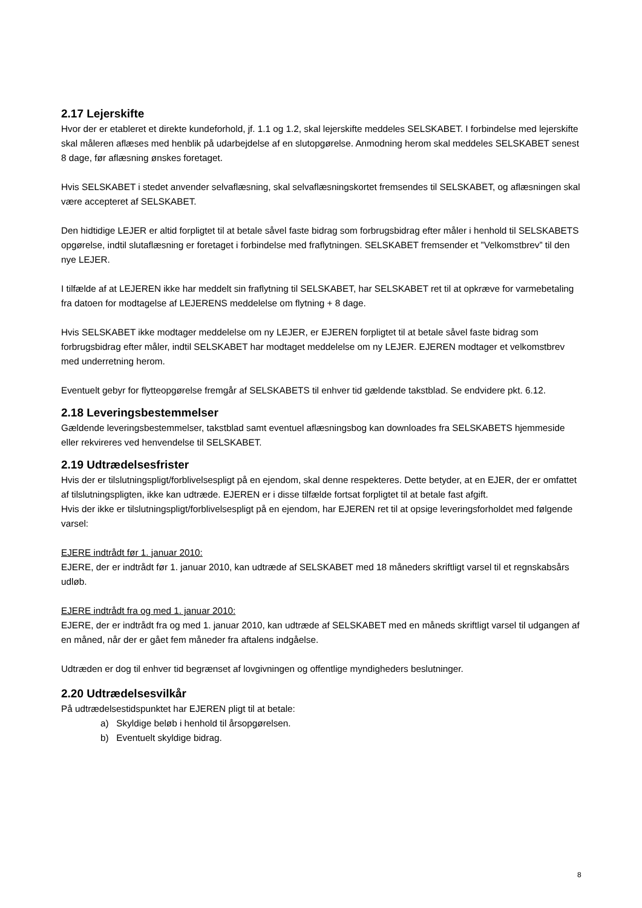2.17 Lejerskifte
Hvor der er etableret et direkte kundeforhold, jf. 1.1 og 1.2, skal lejerskifte meddeles SELSKABET. I forbindelse med lejerskifte skal måleren aflæses med henblik på udarbejdelse af en slutopgørelse. Anmodning herom skal meddeles SELSKABET senest 8 dage, før aflæsning ønskes foretaget.
Hvis SELSKABET i stedet anvender selvaflæsning, skal selvaflæsningskortet fremsendes til SELSKABET, og aflæsningen skal være accepteret af SELSKABET.
Den hidtidige LEJER er altid forpligtet til at betale såvel faste bidrag som forbrugsbidrag efter måler i henhold til SELSKABETS opgørelse, indtil slutaflæsning er foretaget i forbindelse med fraflytningen. SELSKABET fremsender et ”Velkomstbrev” til den nye LEJER.
I tilfælde af at LEJEREN ikke har meddelt sin fraflytning til SELSKABET, har SELSKABET ret til at opkræve for varmebetaling fra datoen for modtagelse af LEJERENS meddelelse om flytning + 8 dage.
Hvis SELSKABET ikke modtager meddelelse om ny LEJER, er EJEREN forpligtet til at betale såvel faste bidrag som forbrugsbidrag efter måler, indtil SELSKABET har modtaget meddelelse om ny LEJER. EJEREN modtager et velkomstbrev med underretning herom.
Eventuelt gebyr for flytteopgørelse fremgår af SELSKABETS til enhver tid gældende takstblad. Se endvidere pkt. 6.12.
2.18 Leveringsbestemmelser
Gældende leveringsbestemmelser, takstblad samt eventuel aflæsningsbog kan downloades fra SELSKABETS hjemmeside eller rekvireres ved henvendelse til SELSKABET.
2.19 Udtrædelsesfrister
Hvis der er tilslutningspligt/forblivelsespligt på en ejendom, skal denne respekteres. Dette betyder, at en EJER, der er omfattet af tilslutningspligten, ikke kan udtræde. EJEREN er i disse tilfælde fortsat forpligtet til at betale fast afgift.
Hvis der ikke er tilslutningspligt/forblivelsespligt på en ejendom, har EJEREN ret til at opsige leveringsforholdet med følgende varsel:
EJERE indtrådt før 1. januar 2010:
EJERE, der er indtrådt før 1. januar 2010, kan udtræde af SELSKABET med 18 måneders skriftligt varsel til et regnskabsårs udløb.
EJERE indtrådt fra og med 1. januar 2010:
EJERE, der er indtrådt fra og med 1. januar 2010, kan udtræde af SELSKABET med en måneds skriftligt varsel til udgangen af en måned, når der er gået fem måneder fra aftalens indgåelse.
Udtræden er dog til enhver tid begrænset af lovgivningen og offentlige myndigheders beslutninger.
2.20 Udtrædelsesvilkår
På udtrædelsestidspunktet har EJEREN pligt til at betale:
a) Skyldige beløb i henhold til årsopgørelsen.
b) Eventuelt skyldige bidrag.
8